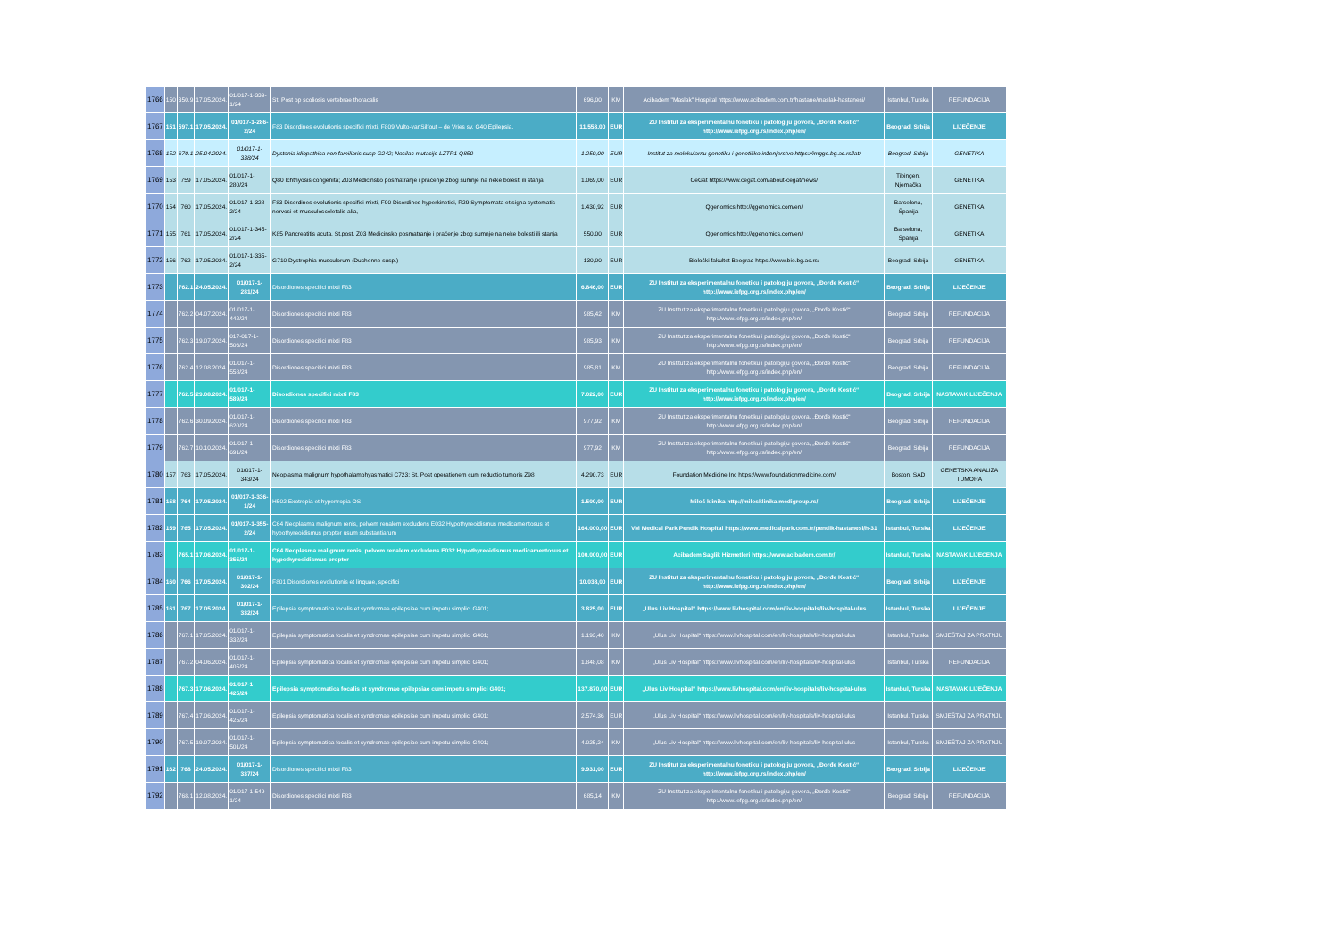| 1766 | 150 | 350.9 | 17.05.2024. | 01/017-1-339-1/24 | St. Post op scoliosis vertebrae thoracalis | 696,00 | KM | Acibadem "Maslak" Hospital https://www.acibadem.com.tr/hastane/maslak-hastanesi/ | Istanbul, Turska | REFUNDACIJA |
| 1767 | 151 | 597.1 | 17.05.2024. | 01/017-1-286-2/24 | F83 Disordines evolutionis specifici mixti, F809 Vulto-vanSilfout – de Vries sy, G40 Epilepsia, | 11.558,00 | EUR | ZU Institut za eksperimentalnu fonetiku i patologiju govora, „Đorđe Kostić“ http://www.iefpg.org.rs/index.php/en/ | Beograd, Srbija | LIJEČENJE |
| 1768 | 152 | 670.1 | 25.04.2024. | 01/017-1-338/24 | Dystonia idiopathica non familiaris susp G242; Nosilac mutacije LZTR1 Q850 | 1.250,00 | EUR | Institut za molekularnu genetiku i genetičko inženjerstvo https://imgge.bg.ac.rs/lat/ | Beograd, Srbija | GENETIKA |
| 1769 | 153 | 759 | 17.05.2024. | 01/017-1-280/24 | Q80 Ichthyosis congenita; Z03 Medicinsko posmatranje i praćenje zbog sumnje na neke bolesti ili stanja | 1.069,00 | EUR | CeGat https://www.cegat.com/about-cegat/news/ | Tibingen, Njemačka | GENETIKA |
| 1770 | 154 | 760 | 17.05.2024. | 01/017-1-328-2/24 | F83 Disordines evolutionis specifici mixti, F90 Disordines hyperkinetici, R29 Symptomata et signa systematis nervosi et musculosceletalis alia, | 1.430,92 | EUR | Qgenomics http://qgenomics.com/en/ | Barselona, Španija | GENETIKA |
| 1771 | 155 | 761 | 17.05.2024. | 01/017-1-345-2/24 | K85 Pancreatitis acuta, St.post, Z03 Medicinsko posmatranje i praćenje zbog sumnje na neke bolesti ili stanja | 550,00 | EUR | Qgenomics http://qgenomics.com/en/ | Barselona, Španija | GENETIKA |
| 1772 | 156 | 762 | 17.05.2024. | 01/017-1-335-2/24 | G710 Dystrophia musculorum (Duchenne susp.) | 130,00 | EUR | Biološki fakultet Beograd https://www.bio.bg.ac.rs/ | Beograd, Srbija | GENETIKA |
| 1773 | | 762.1 | 24.05.2024. | 01/017-1-281/24 | Disordiones specifici mixti F83 | 6.846,00 | EUR | ZU Institut za eksperimentalnu fonetiku i patologiju govora, „Đorđe Kostić“ http://www.iefpg.org.rs/index.php/en/ | Beograd, Srbija | LIJEČENJE |
| 1774 | | 762.2 | 04.07.2024. | 01/017-1-442/24 | Disordiones specifici mixti F83 | 985,42 | KM | ZU Institut za eksperimentalnu fonetiku i patologiju govora, „Đorđe Kostić“ http://www.iefpg.org.rs/index.php/en/ | Beograd, Srbija | REFUNDACIJA |
| 1775 | | 762.3 | 19.07.2024. | 017-017-1-506/24 | Disordiones specifici mixti F83 | 985,93 | KM | ZU Institut za eksperimentalnu fonetiku i patologiju govora, „Đorđe Kostić“ http://www.iefpg.org.rs/index.php/en/ | Beograd, Srbija | REFUNDACIJA |
| 1776 | | 762.4 | 12.08.2024. | 01/017-1-558/24 | Disordiones specifici mixti F83 | 985,81 | KM | ZU Institut za eksperimentalnu fonetiku i patologiju govora, „Đorđe Kostić“ http://www.iefpg.org.rs/index.php/en/ | Beograd, Srbija | REFUNDACIJA |
| 1777 | | 762.5 | 29.08.2024. | 01/017-1-589/24 | Disordiones specifici mixti F83 | 7.022,00 | EUR | ZU Institut za eksperimentalnu fonetiku i patologiju govora, „Đorđe Kostić“ http://www.iefpg.org.rs/index.php/en/ | Beograd, Srbija | NASTAVAK LIJEČENJA |
| 1778 | | 762.6 | 30.09.2024. | 01/017-1-620/24 | Disordiones specifici mixti F83 | 977,92 | KM | ZU Institut za eksperimentalnu fonetiku i patologiju govora, „Đorđe Kostić“ http://www.iefpg.org.rs/index.php/en/ | Beograd, Srbija | REFUNDACIJA |
| 1779 | | 762.7 | 10.10.2024. | 01/017-1-691/24 | Disordiones specifici mixti F83 | 977,92 | KM | ZU Institut za eksperimentalnu fonetiku i patologiju govora, „Đorđe Kostić“ http://www.iefpg.org.rs/index.php/en/ | Beograd, Srbija | REFUNDACIJA |
| 1780 | 157 | 763 | 17.05.2024. | 01/017-1-343/24 | Neoplasma malignum hypothalamohyasmatici C723; St. Post operationem cum reductio tumoris Z98 | 4.290,73 | EUR | Foundation Medicine Inc https://www.foundationmedicine.com/ | Boston, SAD | GENETSKA ANALIZA TUMORA |
| 1781 | 158 | 764 | 17.05.2024. | 01/017-1-336-1/24 | H502 Exotropia et hypertropia OS | 1.500,00 | EUR | Miloš klinika http://milosklinika.medigroup.rs/ | Beograd, Srbija | LIJEČENJE |
| 1782 | 159 | 765 | 17.05.2024. | 01/017-1-355-2/24 | C64 Neoplasma malignum renis, pelvem renalem excludens E032 Hypothyreoidismus medicamentosus et hypothyreoidismus propter usum substantiarum | 164.000,00 | EUR | VM Medical Park Pendik Hospital https://www.medicalpark.com.tr/pendik-hastanesi/h-31 | Istanbul, Turska | LIJEČENJE |
| 1783 | | 765.1 | 17.06.2024. | 01/017-1-355/24 | C64 Neoplasma malignum renis, pelvem renalem excludens E032 Hypothyreoidismus medicamentosus et hypothyreoidismus propter | 100.000,00 | EUR | Acibadem Saglik Hizmetleri https://www.acibadem.com.tr/ | Istanbul, Turska | NASTAVAK LIJEČENJA |
| 1784 | 160 | 766 | 17.05.2024. | 01/017-1-302/24 | F801 Disordiones evolutionis et linquae, specifici | 10.038,00 | EUR | ZU Institut za eksperimentalnu fonetiku i patologiju govora, „Đorđe Kostić“ http://www.iefpg.org.rs/index.php/en/ | Beograd, Srbija | LIJEČENJE |
| 1785 | 161 | 767 | 17.05.2024. | 01/017-1-332/24 | Epilepsia symptomatica focalis et syndromae epilepsiae cum impetu simplici G401; | 3.825,00 | EUR | „Ulus Liv Hospital“ https://www.livhospital.com/en/liv-hospitals/liv-hospital-ulus | Istanbul, Turska | LIJEČENJE |
| 1786 | | 767.1 | 17.05.2024. | 01/017-1-332/24 | Epilepsia symptomatica focalis et syndromae epilepsiae cum impetu simplici G401; | 1.193,40 | KM | „Ulus Liv Hospital“ https://www.livhospital.com/en/liv-hospitals/liv-hospital-ulus | Istanbul, Turska | SMJEŠTAJ ZA PRATNJU |
| 1787 | | 767.2 | 04.06.2024. | 01/017-1-405/24 | Epilepsia symptomatica focalis et syndromae epilepsiae cum impetu simplici G401; | 1.848,08 | KM | „Ulus Liv Hospital“ https://www.livhospital.com/en/liv-hospitals/liv-hospital-ulus | Istanbul, Turska | REFUNDACIJA |
| 1788 | | 767.3 | 17.06.2024. | 01/017-1-425/24 | Epilepsia symptomatica focalis et syndromae epilepsiae cum impetu simplici G401; | 137.870,00 | EUR | „Ulus Liv Hospital“ https://www.livhospital.com/en/liv-hospitals/liv-hospital-ulus | Istanbul, Turska | NASTAVAK LIJEČENJA |
| 1789 | | 767.4 | 17.06.2024. | 01/017-1-425/24 | Epilepsia symptomatica focalis et syndromae epilepsiae cum impetu simplici G401; | 2.574,36 | EUR | „Ulus Liv Hospital“ https://www.livhospital.com/en/liv-hospitals/liv-hospital-ulus | Istanbul, Turska | SMJEŠTAJ ZA PRATNJU |
| 1790 | | 767.5 | 19.07.2024. | 01/017-1-501/24 | Epilepsia symptomatica focalis et syndromae epilepsiae cum impetu simplici G401; | 4.025,24 | KM | „Ulus Liv Hospital“ https://www.livhospital.com/en/liv-hospitals/liv-hospital-ulus | Istanbul, Turska | SMJEŠTAJ ZA PRATNJU |
| 1791 | 162 | 768 | 24.05.2024. | 01/017-1-337/24 | Disordiones specifici mixti F83 | 9.931,00 | EUR | ZU Institut za eksperimentalnu fonetiku i patologiju govora, „Đorđe Kostić“ http://www.iefpg.org.rs/index.php/en/ | Beograd, Srbija | LIJEČENJE |
| 1792 | | 768.1 | 12.08.2024. | 01/017-1-549-1/24 | Disordiones specifici mixti F83 | 685,14 | KM | ZU Institut za eksperimentalnu fonetiku i patologiju govora, „Đorđe Kostić“ http://www.iefpg.org.rs/index.php/en/ | Beograd, Srbija | REFUNDACIJA |